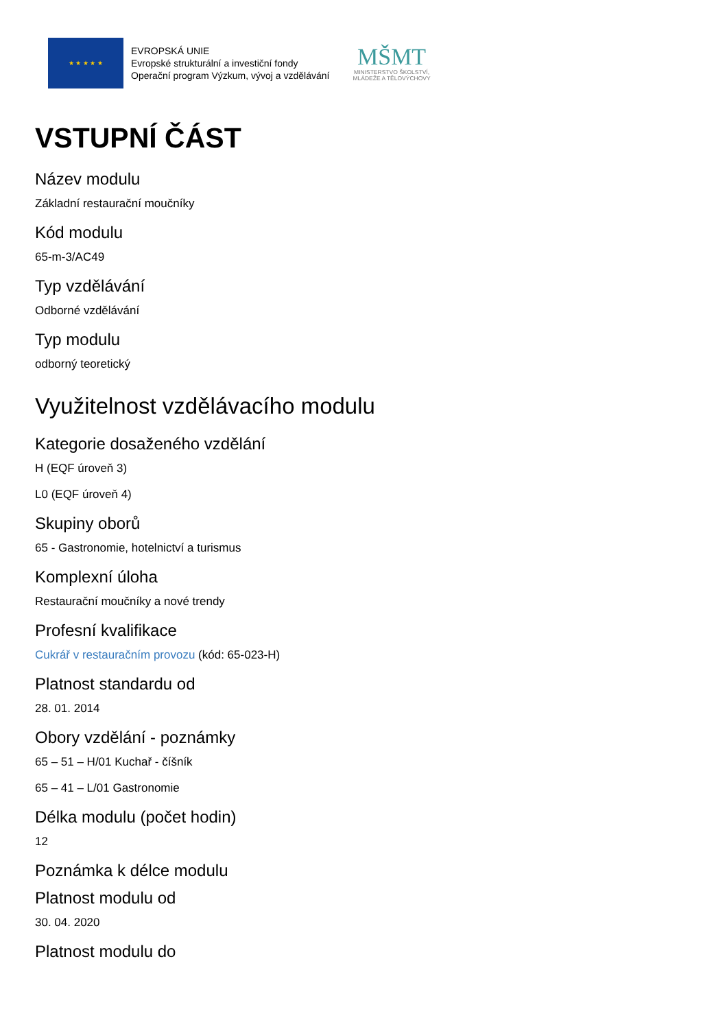★ ★ ★ ★ ★
EVROPSKÁ UNIE
Evropské strukturální a investiční fondy
Operační program Výzkum, vývoj a vzdělávání
MŠMT
MINISTERSTVO ŠKOLSTVÍ,
MLÁDEŽE A TĚLOVÝCHOVY
VSTUPNÍ ČÁST
Název modulu
Základní restaurační moučníky
Kód modulu
65-m-3/AC49
Typ vzdělávání
Odborné vzdělávání
Typ modulu
odborný teoretický
Využitelnost vzdělávacího modulu
Kategorie dosaženého vzdělání
H (EQF úroveň 3)
L0 (EQF úroveň 4)
Skupiny oborů
65 - Gastronomie, hotelnictví a turismus
Komplexní úloha
Restaurační moučníky a nové trendy
Profesní kvalifikace
Cukrář v restauračním provozu (kód: 65-023-H)
Platnost standardu od
28. 01. 2014
Obory vzdělání - poznámky
65 – 51 – H/01 Kuchař - číšník
65 – 41 – L/01 Gastronomie
Délka modulu (počet hodin)
12
Poznámka k délce modulu
Platnost modulu od
30. 04. 2020
Platnost modulu do